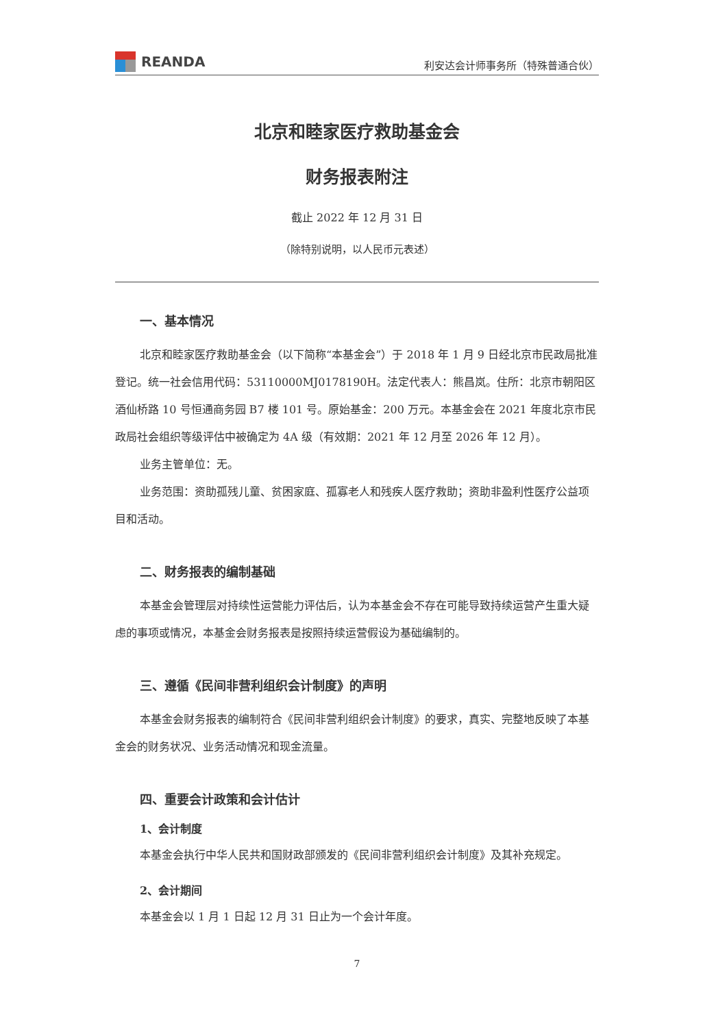REANDA
利安达会计师事务所（特殊普通合伙）
北京和睦家医疗救助基金会
财务报表附注
截止 2022 年 12 月 31 日
（除特别说明，以人民币元表述）
一、基本情况
北京和睦家医疗救助基金会（以下简称“本基金会”）于 2018 年 1 月 9 日经北京市民政局批准登记。统一社会信用代码：53110000MJ0178190H。法定代表人：熊昌岚。住所：北京市朝阳区酒仙桥路 10 号恒通商务园 B7 楼 101 号。原始基金：200 万元。本基金会在 2021 年度北京市民政局社会组织等级评估中被确定为 4A 级（有效期：2021 年 12 月至 2026 年 12 月）。
业务主管单位：无。
业务范围：资助孤残儿童、贫困家庭、孤寡老人和残疾人医疗救助；资助非盈利性医疗公益项目和活动。
二、财务报表的编制基础
本基金会管理层对持续性运营能力评估后，认为本基金会不存在可能导致持续运营产生重大疑虑的事项或情况，本基金会财务报表是按照持续运营假设为基础编制的。
三、遵循《民间非营利组织会计制度》的声明
本基金会财务报表的编制符合《民间非营利组织会计制度》的要求，真实、完整地反映了本基金会的财务状况、业务活动情况和现金流量。
四、重要会计政策和会计估计
1、会计制度
本基金会执行中华人民共和国财政部颁发的《民间非营利组织会计制度》及其补充规定。
2、会计期间
本基金会以 1 月 1 日起 12 月 31 日止为一个会计年度。
7